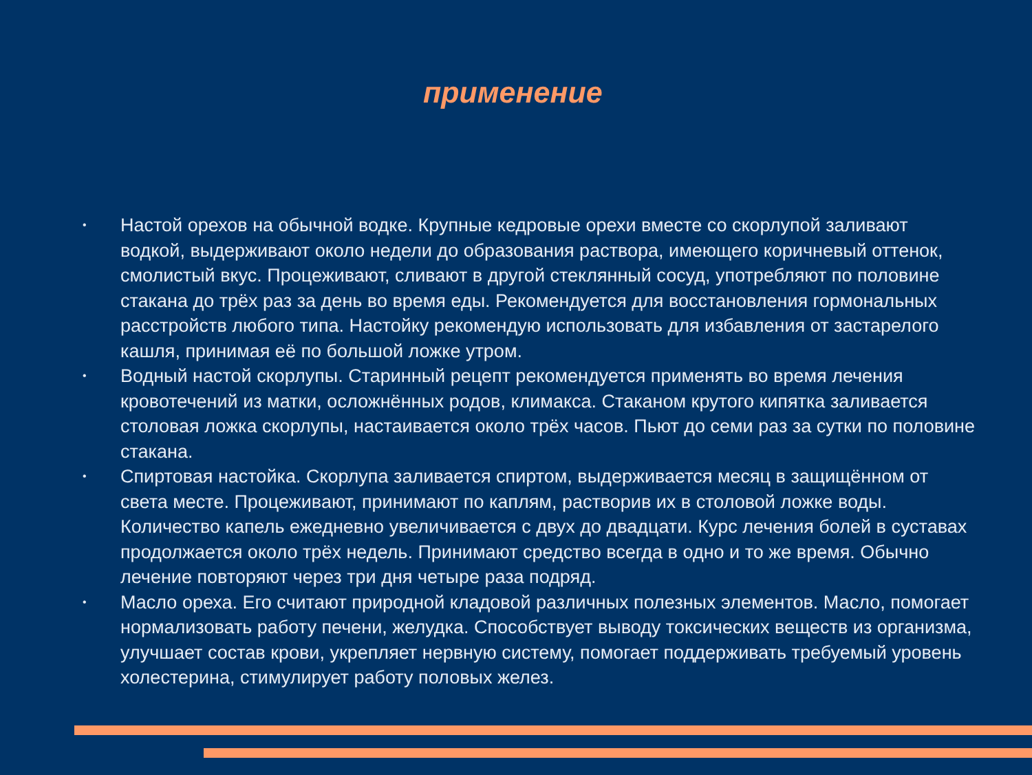применение
• Настой орехов на обычной водке. Крупные кедровые орехи вместе со скорлупой заливают водкой, выдерживают около недели до образования раствора, имеющего коричневый оттенок, смолистый вкус. Процеживают, сливают в другой стеклянный сосуд, употребляют по половине стакана до трёх раз за день во время еды. Рекомендуется для восстановления гормональных расстройств любого типа. Настойку рекомендую использовать для избавления от застарелого кашля, принимая её по большой ложке утром.
• Водный настой скорлупы. Старинный рецепт рекомендуется применять во время лечения кровотечений из матки, осложнённых родов, климакса. Стаканом крутого кипятка заливается столовая ложка скорлупы, настаивается около трёх часов. Пьют до семи раз за сутки по половине стакана.
• Спиртовая настойка. Скорлупа заливается спиртом, выдерживается месяц в защищённом от света месте. Процеживают, принимают по каплям, растворив их в столовой ложке воды. Количество капель ежедневно увеличивается с двух до двадцати. Курс лечения болей в суставах продолжается около трёх недель. Принимают средство всегда в одно и то же время. Обычно лечение повторяют через три дня четыре раза подряд.
• Масло ореха. Его считают природной кладовой различных полезных элементов. Масло, помогает нормализовать работу печени, желудка. Способствует выводу токсических веществ из организма, улучшает состав крови, укрепляет нервную систему, помогает поддерживать требуемый уровень холестерина, стимулирует работу половых желез.